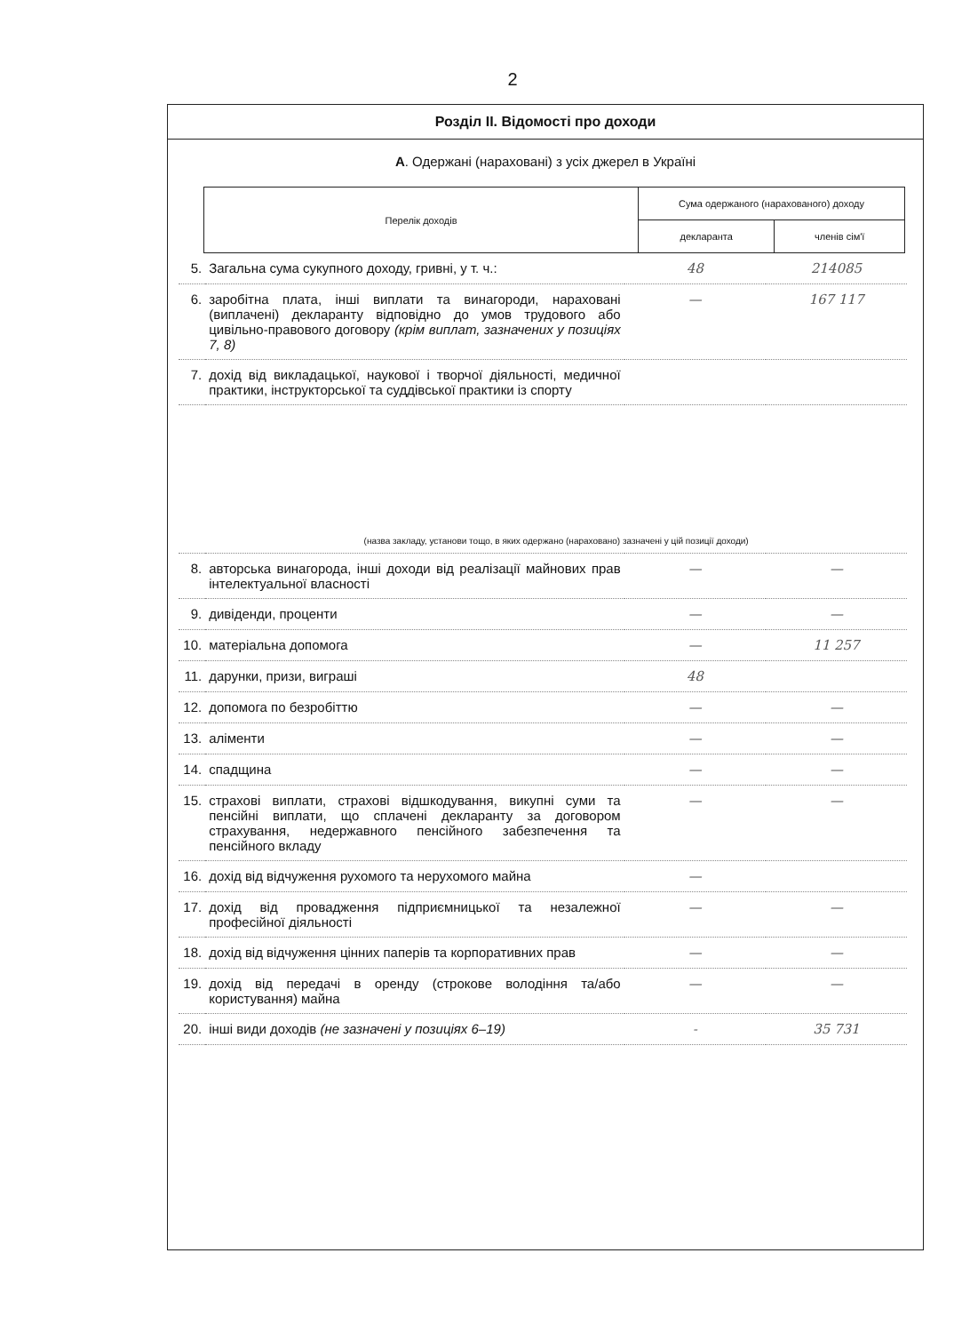2
Розділ II. Відомості про доходи
А. Одержані (нараховані) з усіх джерел в Україні
| Перелік доходів | Сума одержаного (нарахованого) доходу | |
| --- | --- | --- |
| | декларанта | членів сім'ї |
| 5. | Загальна сума сукупного доходу, гривні, у т. ч.: | 48 | 214085 |
| 6. | заробітна плата, інші виплати та винагороди, нараховані (виплачені) декларанту відповідно до умов трудового або цивільно-правового договору (крім виплат, зазначених у позиціях 7, 8) | — | 167 117 |
| 7. | дохід від викладацької, наукової і творчої діяльності, медичної практики, інструкторської та суддівської практики із спорту | | |
| | (назва закладу, установи тощо, в яких одержано (нараховано) зазначені у цій позиції доходи) | | |
| 8. | авторська винагорода, інші доходи від реалізації майнових прав інтелектуальної власності | — | — |
| 9. | дивіденди, проценти | — | — |
| 10. | матеріальна допомога | — | 11 257 |
| 11. | дарунки, призи, виграші | 48 | |
| 12. | допомога по безробіттю | — | — |
| 13. | аліменти | — | — |
| 14. | спадщина | — | — |
| 15. | страхові виплати, страхові відшкодування, викупні суми та пенсійні виплати, що сплачені декларанту за договором страхування, недержавного пенсійного забезпечення та пенсійного вкладу | — | — |
| 16. | дохід від відчуження рухомого та нерухомого майна | — | |
| 17. | дохід від провадження підприємницької та незалежної професійної діяльності | — | — |
| 18. | дохід від відчуження цінних паперів та корпоративних прав | — | — |
| 19. | дохід від передачі в оренду (строкове володіння та/або користування) майна | — | — |
| 20. | інші види доходів (не зазначені у позиціях 6–19) | - | 35 731 |